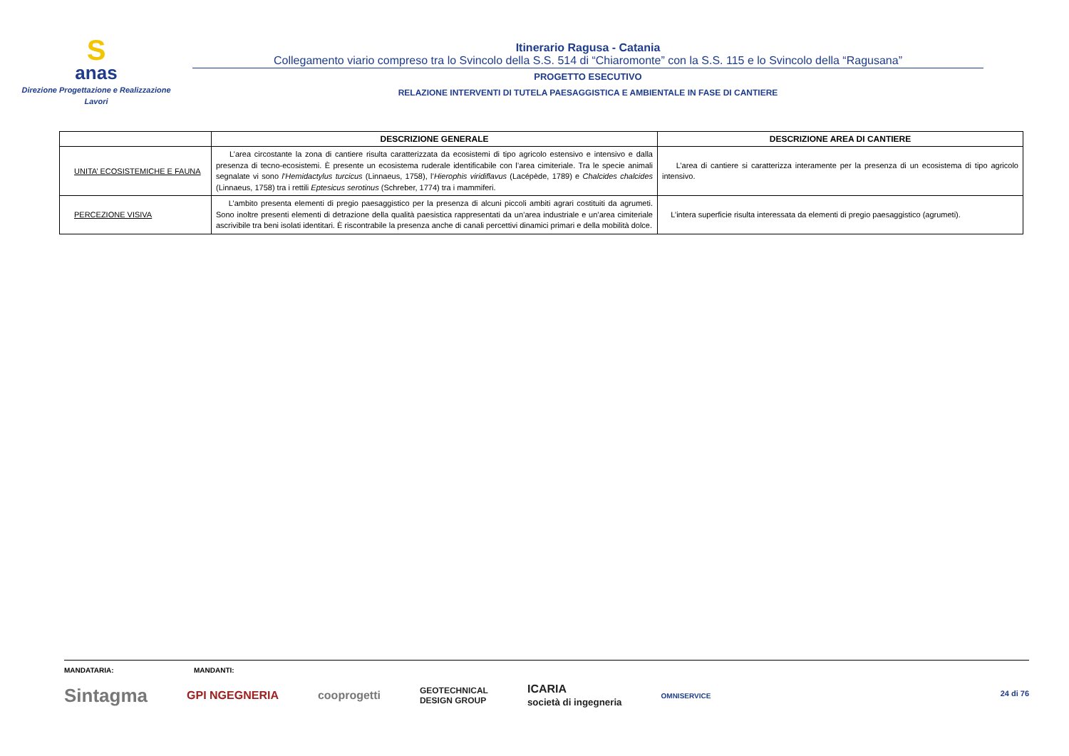S
anas
Direzione Progettazione e Realizzazione
Lavori
Itinerario Ragusa - Catania
Collegamento viario compreso tra lo Svincolo della S.S. 514 di “Chiaromonte” con la S.S. 115 e lo Svincolo della “Ragusana”
PROGETTO ESECUTIVO
RELAZIONE INTERVENTI DI TUTELA PAESAGGISTICA E AMBIENTALE IN FASE DI CANTIERE
| | DESCRIZIONE GENERALE | DESCRIZIONE AREA DI CANTIERE |
| --- | --- | --- |
| UNITA’ ECOSISTEMICHE E FAUNA | L’area circostante la zona di cantiere risulta caratterizzata da ecosistemi di tipo agricolo estensivo e intensivo e dalla presenza di tecno-ecosistemi. È presente un ecosistema ruderale identificabile con l’area cimiteriale. Tra le specie animali segnalate vi sono l’Hemidactylus turcicus (Linnaeus, 1758), l’ Hierophis viridiflavus (Lacépède, 1789) e Chalcides chalcides (Linnaeus, 1758) tra i rettili Eptesicus serotinus (Schreber, 1774) tra i mammiferi. | L’area di cantiere si caratterizza interamente per la presenza di un ecosistema di tipo agricolo intensivo. |
| PERCEZIONE VISIVA | L’ambito presenta elementi di pregio paesaggistico per la presenza di alcuni piccoli ambiti agrari costituiti da agrumeti. Sono inoltre presenti elementi di detrazione della qualità paesistica rappresentati da un’area industriale e un’area cimiteriale ascrivibile tra beni isolati identitari. È riscontrabile la presenza anche di canali percettivi dinamici primari e della mobilità dolce. | L’intera superficie risulta interessata da elementi di pregio paesaggistico (agrumeti). |
MANDATARIA: MANDANTI:
Sintagma GPI NGEGNERIA cooprogetti GEOTECHNICAL
DESIGN GROUP ICARIA
società di ingegneria OMNISERVICE
24 di 76